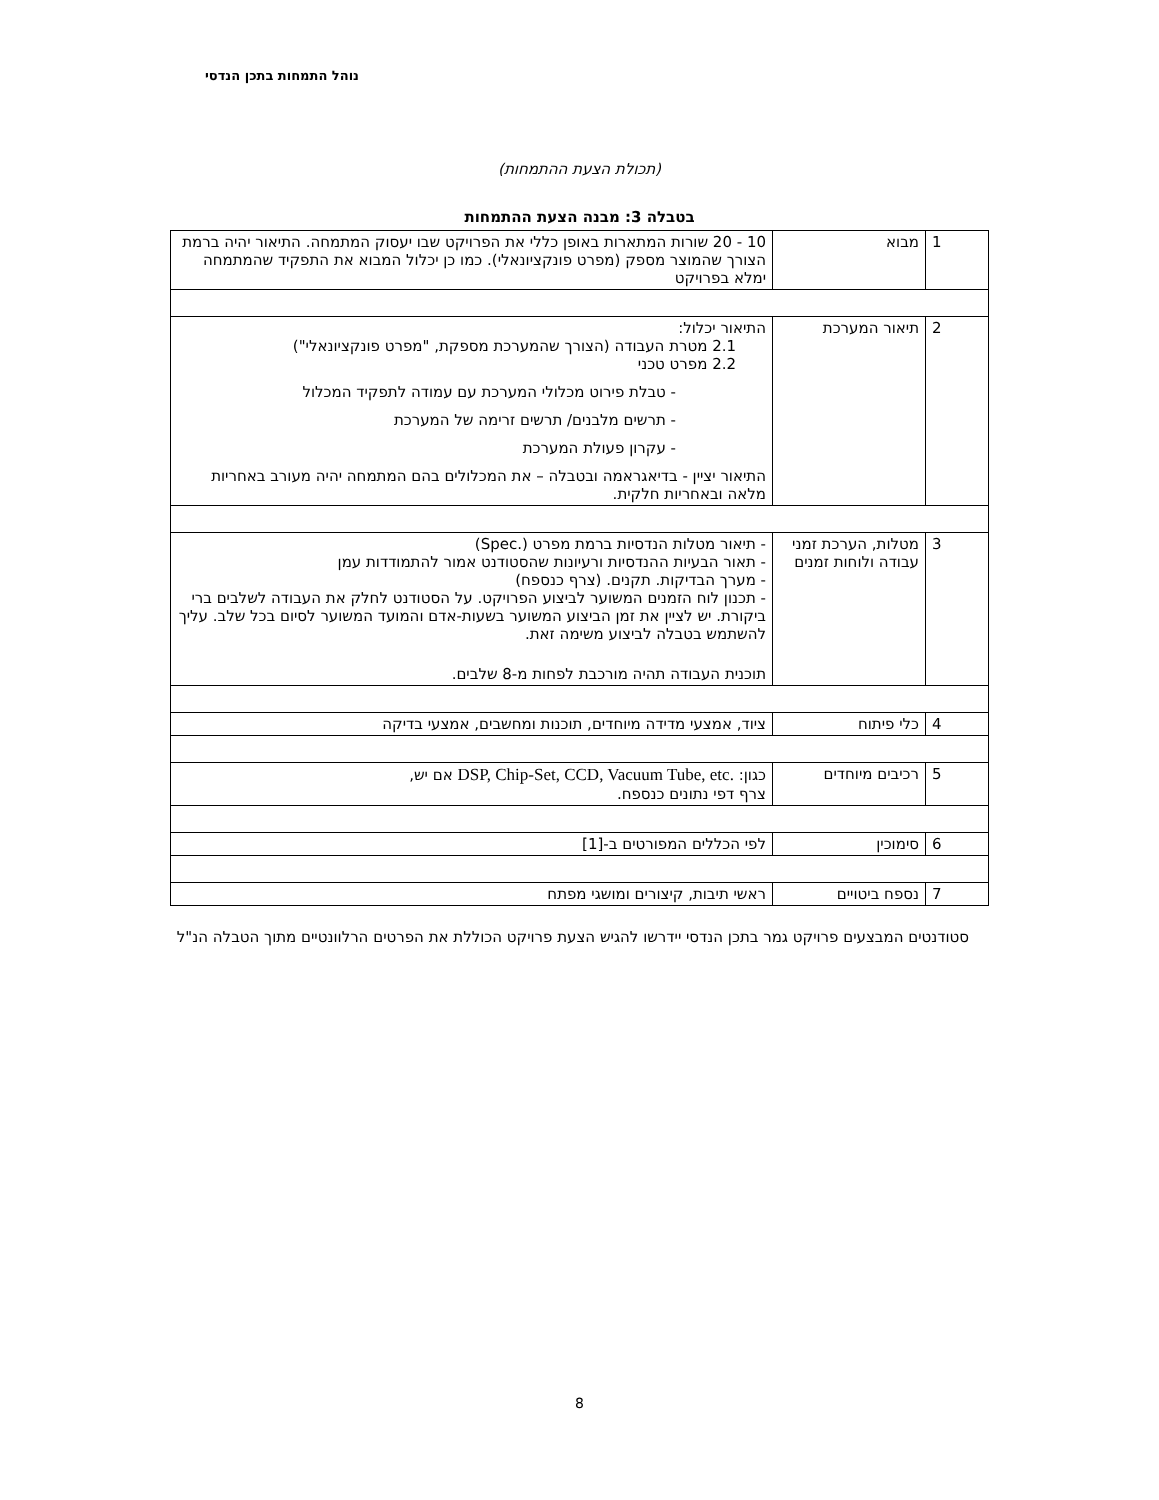נוהל התמחות בתכן הנדסי
(תכולת הצעת ההתמחות)
בטבלה 3: מבנה הצעת ההתמחות
| 1 | מבוא | 10 - 20 שורות המתארות באופן כללי את הפרויקט שבו יעסוק המתמחה. התיאור יהיה ברמת הצורך שהמוצר מספק (מפרט פונקציונאלי). כמו כן יכלול המבוא את התפקיד שהמתמחה ימלא בפרויקט |
| 2 | תיאור המערכת | התיאור יכלול: 2.1 מטרת העבודה (הצורך שהמערכת מספקת, "מפרט פונקציונאלי") 2.2 מפרט טכני - טבלת פירוט מכלולי המערכת עם עמודה לתפקיד המכלול - תרשים מלבנים/ תרשים זרימה של המערכת - עקרון פעולת המערכת התיאור יציין - בדיאגראמה ובטבלה – את המכלולים בהם המתמחה יהיה מעורב באחריות מלאה ובאחריות חלקית. |
| 3 | מטלות, הערכת זמני עבודה ולוחות זמנים | - תיאור מטלות הנדסיות ברמת מפרט (.Spec) - תאור הבעיות ההנדסיות ורעיונות שהסטודנט אמור להתמודדות עמן - מערך הבדיקות. תקנים. (צרף כנספח) - תכנון לוח הזמנים המשוער לביצוע הפרויקט. על הסטודנט לחלק את העבודה לשלבים ברי ביקורת. יש לציין את זמן הביצוע המשוער בשעות-אדם והמועד המשוער לסיום בכל שלב. עליך להשתמש בטבלה לביצוע משימה זאת. תוכנית העבודה תהיה מורכבת לפחות מ-8 שלבים. |
| 4 | כלי פיתוח | ציוד, אמצעי מדידה מיוחדים, תוכנות ומחשבים, אמצעי בדיקה |
| 5 | רכיבים מיוחדים | כגון: DSP, Chip-Set, CCD, Vacuum Tube, etc. אם יש, צרף דפי נתונים כנספח. |
| 6 | סימוכין | לפי הכללים המפורטים ב-[1] |
| 7 | נספח ביטויים | ראשי תיבות, קיצורים ומושגי מפתח |
סטודנטים המבצעים פרויקט גמר בתכן הנדסי יידרשו להגיש הצעת פרויקט הכוללת את הפרטים הרלוונטיים מתוך הטבלה הנ"ל
8